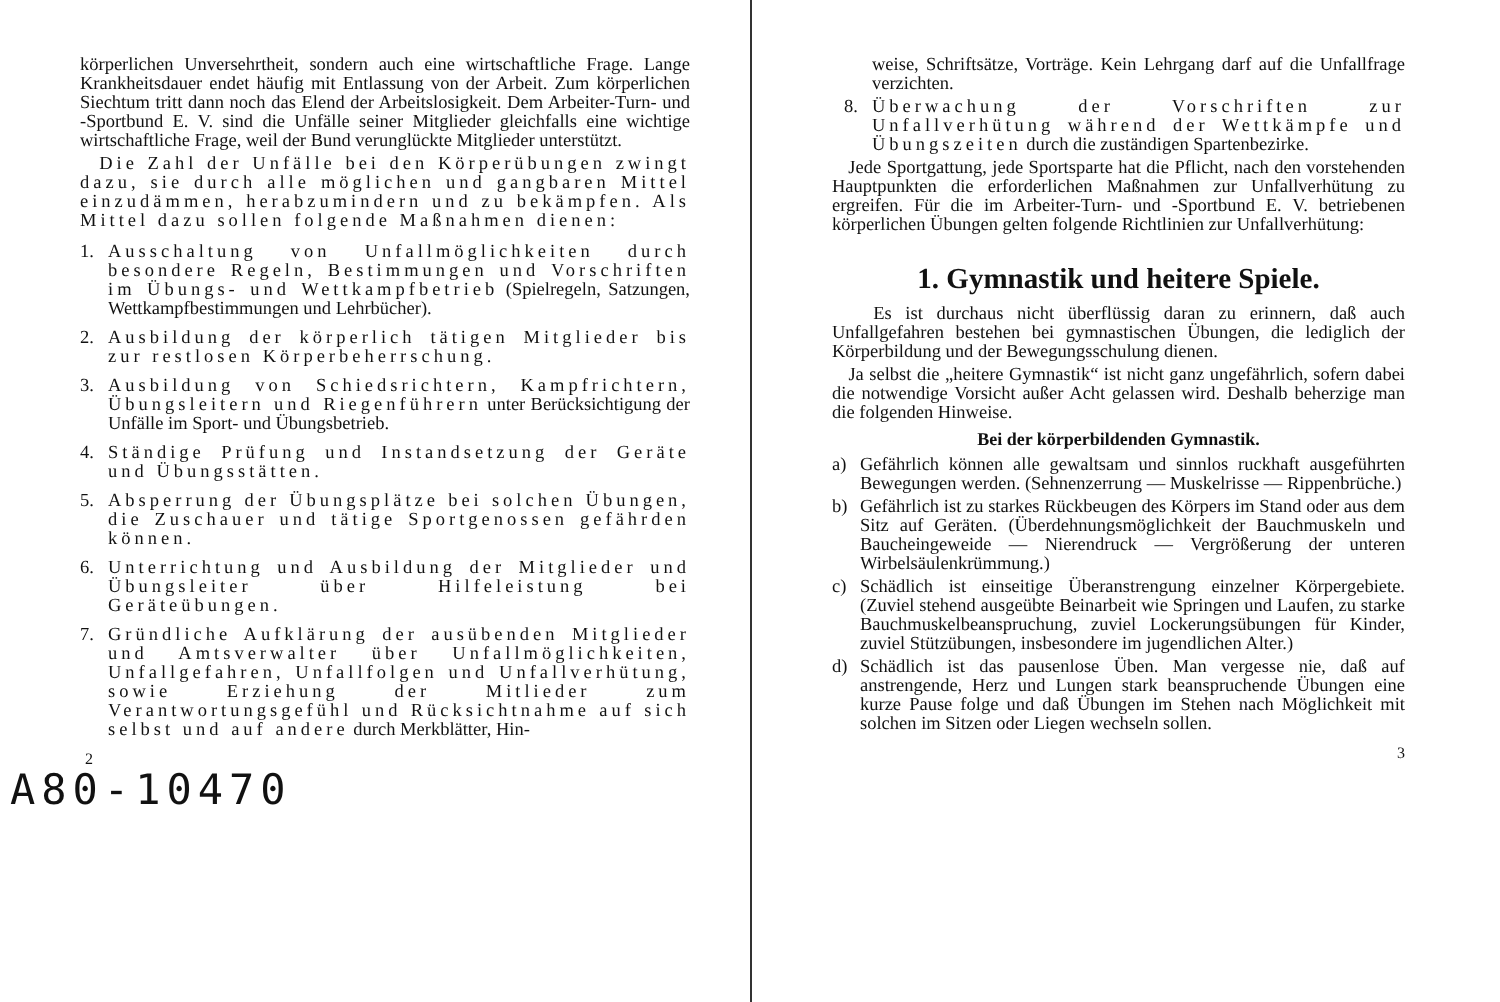körperlichen Unversehrtheit, sondern auch eine wirtschaftliche Frage. Lange Krankheitsdauer endet häufig mit Entlassung von der Arbeit. Zum körperlichen Siechtum tritt dann noch das Elend der Arbeitslosigkeit. Dem Arbeiter-Turn- und -Sportbund E. V. sind die Unfälle seiner Mitglieder gleichfalls eine wichtige wirtschaftliche Frage, weil der Bund verunglückte Mitglieder unterstützt.
Die Zahl der Unfälle bei den Körperübungen zwingt dazu, sie durch alle möglichen und gangbaren Mittel einzudämmen, herabzumindern und zu bekämpfen. Als Mittel dazu sollen folgende Maßnahmen dienen:
1. Ausschaltung von Unfallmöglichkeiten durch besondere Regeln, Bestimmungen und Vorschriften im Übungs- und Wettkampfbetrieb (Spielregeln, Satzungen, Wettkampfbestimmungen und Lehrbücher).
2. Ausbildung der körperlich tätigen Mitglieder bis zur restlosen Körperbeherrschung.
3. Ausbildung von Schiedsrichtern, Kampfrichtern, Übungsleitern und Riegenführern unter Berücksichtigung der Unfälle im Sport- und Übungsbetrieb.
4. Ständige Prüfung und Instandsetzung der Geräte und Übungsstätten.
5. Absperrung der Übungsplätze bei solchen Übungen, die Zuschauer und tätige Sportgenossen gefährden können.
6. Unterrichtung und Ausbildung der Mitglieder und Übungsleiter über Hilfeleistung bei Geräteübungen.
7. Gründliche Aufklärung der ausübenden Mitglieder und Amtsverwalter über Unfallmöglichkeiten, Unfallgefahren, Unfallfolgen und Unfallverhütung, sowie Erziehung der Mitlieder zum Verantwortungsgefühl und Rücksichtnahme auf sich selbst und auf andere durch Merkblätter, Hin-
2
A80-10470
weise, Schriftsätze, Vorträge. Kein Lehrgang darf auf die Unfallfrage verzichten.
8. Überwachung der Vorschriften zur Unfallverhütung während der Wettkämpfe und Übungszeiten durch die zuständigen Spartenbezirke.
Jede Sportgattung, jede Sportsparte hat die Pflicht, nach den vorstehenden Hauptpunkten die erforderlichen Maßnahmen zur Unfallverhütung zu ergreifen. Für die im Arbeiter-Turn- und -Sportbund E. V. betriebenen körperlichen Übungen gelten folgende Richtlinien zur Unfallverhütung:
1. Gymnastik und heitere Spiele.
Es ist durchaus nicht überflüssig daran zu erinnern, daß auch Unfallgefahren bestehen bei gymnastischen Übungen, die lediglich der Körperbildung und der Bewegungsschulung dienen.
Ja selbst die „heitere Gymnastik“ ist nicht ganz ungefährlich, sofern dabei die notwendige Vorsicht außer Acht gelassen wird. Deshalb beherzige man die folgenden Hinweise.
Bei der körperbildenden Gymnastik.
a) Gefährlich können alle gewaltsam und sinnlos ruckhaft ausgeführten Bewegungen werden. (Sehnenzerrung — Muskelrisse — Rippenbrüche.)
b) Gefährlich ist zu starkes Rückbeugen des Körpers im Stand oder aus dem Sitz auf Geräten. (Überdehnungsmöglichkeit der Bauchmuskeln und Baucheingeweide — Nierendruck — Vergrößerung der unteren Wirbelsäulenkrümmung.)
c) Schädlich ist einseitige Überanstrengung einzelner Körpergebiete. (Zuviel stehend ausgeübte Beinarbeit wie Springen und Laufen, zu starke Bauchmuskelbeanspruchung, zuviel Lockerungsübungen für Kinder, zuviel Stützübungen, insbesondere im jugendlichen Alter.)
d) Schädlich ist das pausenlose Üben. Man vergesse nie, daß auf anstrengende, Herz und Lungen stark beanspruchende Übungen eine kurze Pause folge und daß Übungen im Stehen nach Möglichkeit mit solchen im Sitzen oder Liegen wechseln sollen.
3